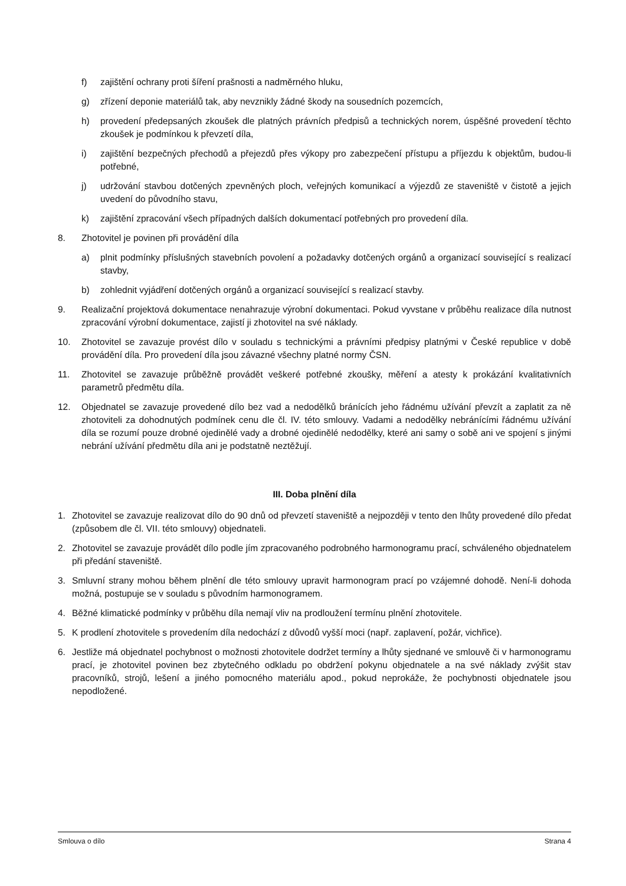f) zajištění ochrany proti šíření prašnosti a nadměrného hluku,
g) zřízení deponie materiálů tak, aby nevznikly žádné škody na sousedních pozemcích,
h) provedení předepsaných zkoušek dle platných právních předpisů a technických norem, úspěšné provedení těchto zkoušek je podmínkou k převzetí díla,
i) zajištění bezpečných přechodů a přejezdů přes výkopy pro zabezpečení přístupu a příjezdu k objektům, budou-li potřebné,
j) udržování stavbou dotčených zpevněných ploch, veřejných komunikací a výjezdů ze staveniště v čistotě a jejich uvedení do původního stavu,
k) zajištění zpracování všech případných dalších dokumentací potřebných pro provedení díla.
8. Zhotovitel je povinen při provádění díla
a) plnit podmínky příslušných stavebních povolení a požadavky dotčených orgánů a organizací související s realizací stavby,
b) zohlednit vyjádření dotčených orgánů a organizací související s realizací stavby.
9. Realizační projektová dokumentace nenahrazuje výrobní dokumentaci. Pokud vyvstane v průběhu realizace díla nutnost zpracování výrobní dokumentace, zajistí ji zhotovitel na své náklady.
10. Zhotovitel se zavazuje provést dílo v souladu s technickými a právními předpisy platnými v České republice v době provádění díla. Pro provedení díla jsou závazné všechny platné normy ČSN.
11. Zhotovitel se zavazuje průběžně provádět veškeré potřebné zkoušky, měření a atesty k prokázání kvalitativních parametrů předmětu díla.
12. Objednatel se zavazuje provedené dílo bez vad a nedodělků bránících jeho řádnému užívání převzít a zaplatit za ně zhotoviteli za dohodnutých podmínek cenu dle čl. IV. této smlouvy. Vadami a nedodělky nebránícími řádnému užívání díla se rozumí pouze drobné ojedinělé vady a drobné ojedinělé nedodělky, které ani samy o sobě ani ve spojení s jinými nebrání užívání předmětu díla ani je podstatně neztěžují.
III. Doba plnění díla
1. Zhotovitel se zavazuje realizovat dílo do 90 dnů od převzetí staveniště a nejpozději v tento den lhůty provedené dílo předat (způsobem dle čl. VII. této smlouvy) objednateli.
2. Zhotovitel se zavazuje provádět dílo podle jím zpracovaného podrobného harmonogramu prací, schváleného objednatelem při předání staveniště.
3. Smluvní strany mohou během plnění dle této smlouvy upravit harmonogram prací po vzájemné dohodě. Není-li dohoda možná, postupuje se v souladu s původním harmonogramem.
4. Běžné klimatické podmínky v průběhu díla nemají vliv na prodloužení termínu plnění zhotovitele.
5. K prodlení zhotovitele s provedením díla nedochází z důvodů vyšší moci (např. zaplavení, požár, vichřice).
6. Jestliže má objednatel pochybnost o možnosti zhotovitele dodržet termíny a lhůty sjednané ve smlouvě či v harmonogramu prací, je zhotovitel povinen bez zbytečného odkladu po obdržení pokynu objednatele a na své náklady zvýšit stav pracovníků, strojů, lešení a jiného pomocného materiálu apod., pokud neprokáže, že pochybnosti objednatele jsou nepodložené.
Smlouva o dílo Strana 4